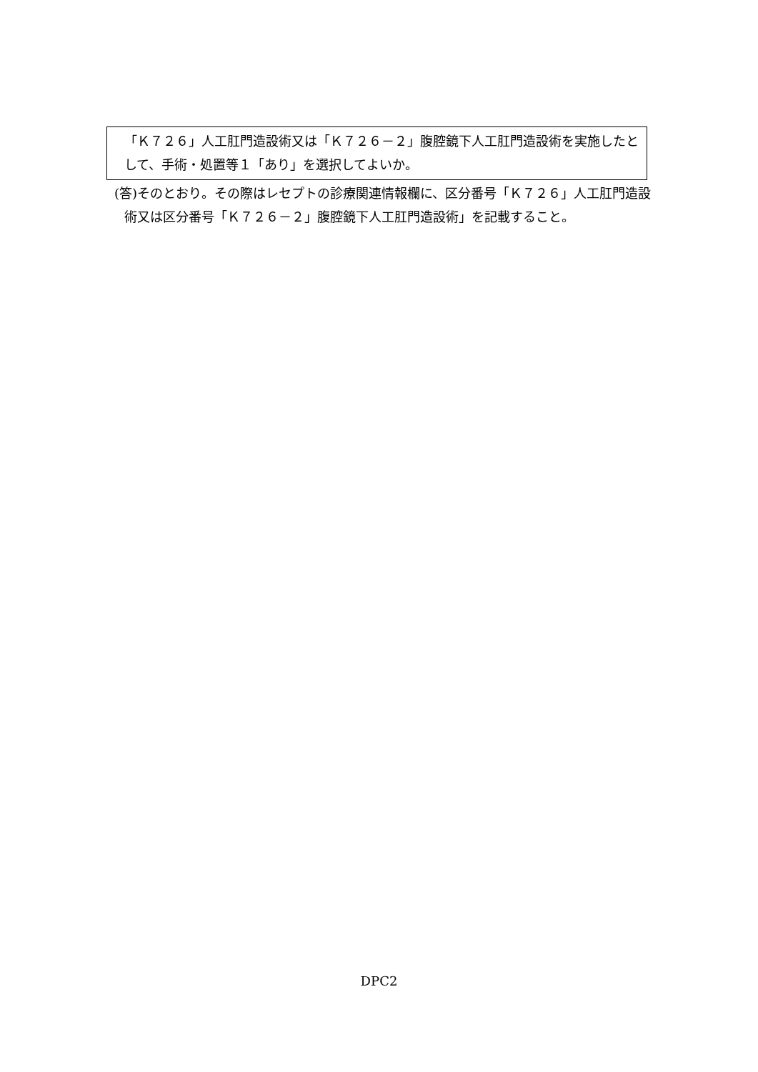「Ｋ７２６」人工肛門造設術又は「Ｋ７２６－２」腹腔鏡下人工肛門造設術を実施したとして、手術・処置等１「あり」を選択してよいか。
(答)そのとおり。その際はレセプトの診療関連情報欄に、区分番号「Ｋ７２６」人工肛門造設術又は区分番号「Ｋ７２６－２」腹腔鏡下人工肛門造設術」を記載すること。
DPC2